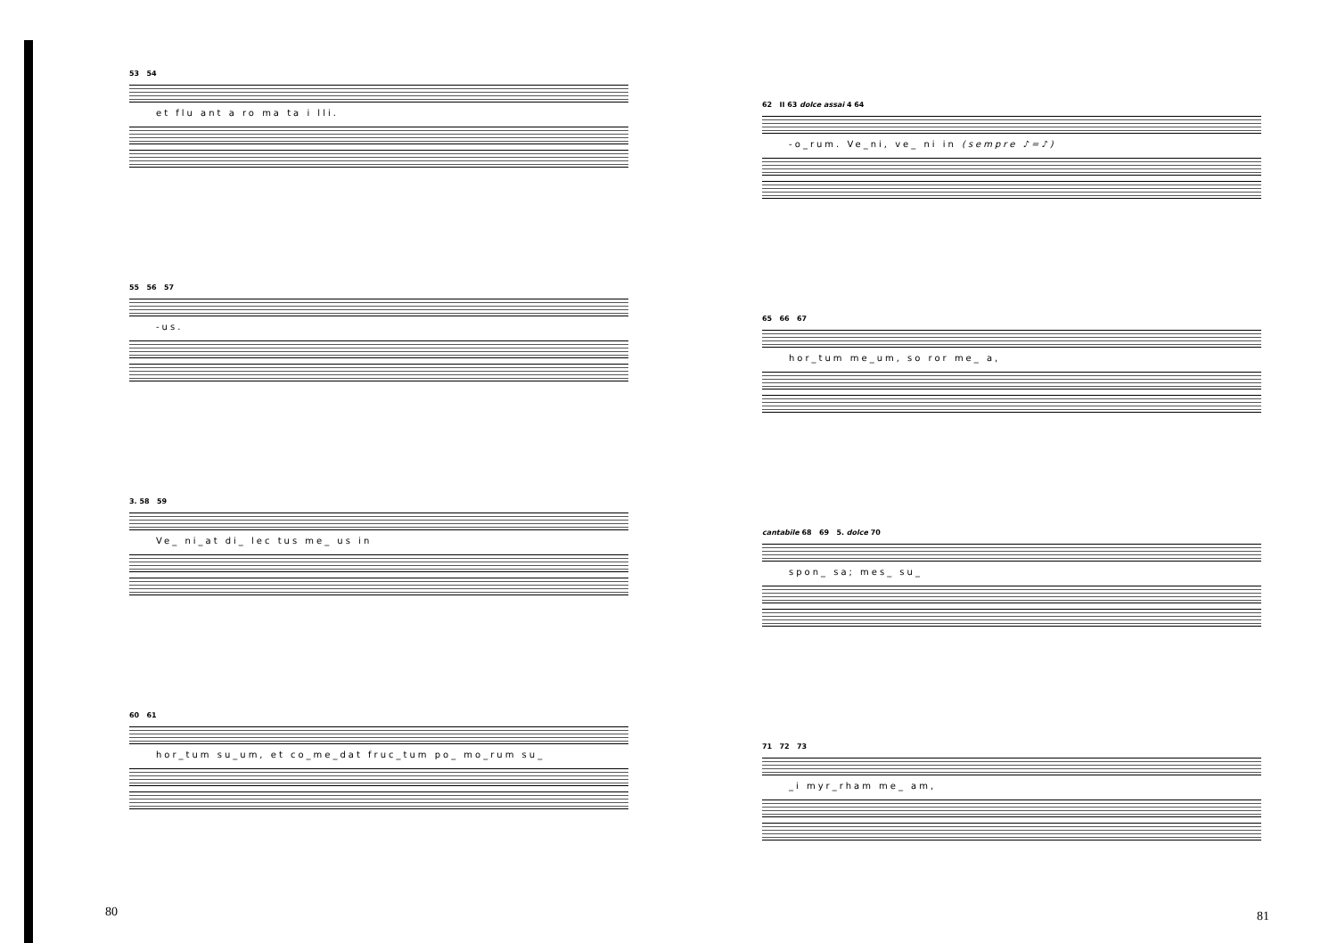53 54
et flu ant a ro ma ta i lli.
55 56 57
-us.
3. 58 59
Ve_ ni_at di_ lec tus me_ us in
60 61
hor_tum su_um, et co_me_dat fruc_tum po_ mo_rum su_
80
62 II 63 dolce assai 4 64
-o_rum. Ve_ni, ve_ ni in (sempre ♪=♪)
65 66 67
hor_tum me_um, so ror me_ a,
cantabile 68 69 5. dolce 70
spon_ sa; mes_ su_
71 72 73
_i myr_rham me_ am,
81